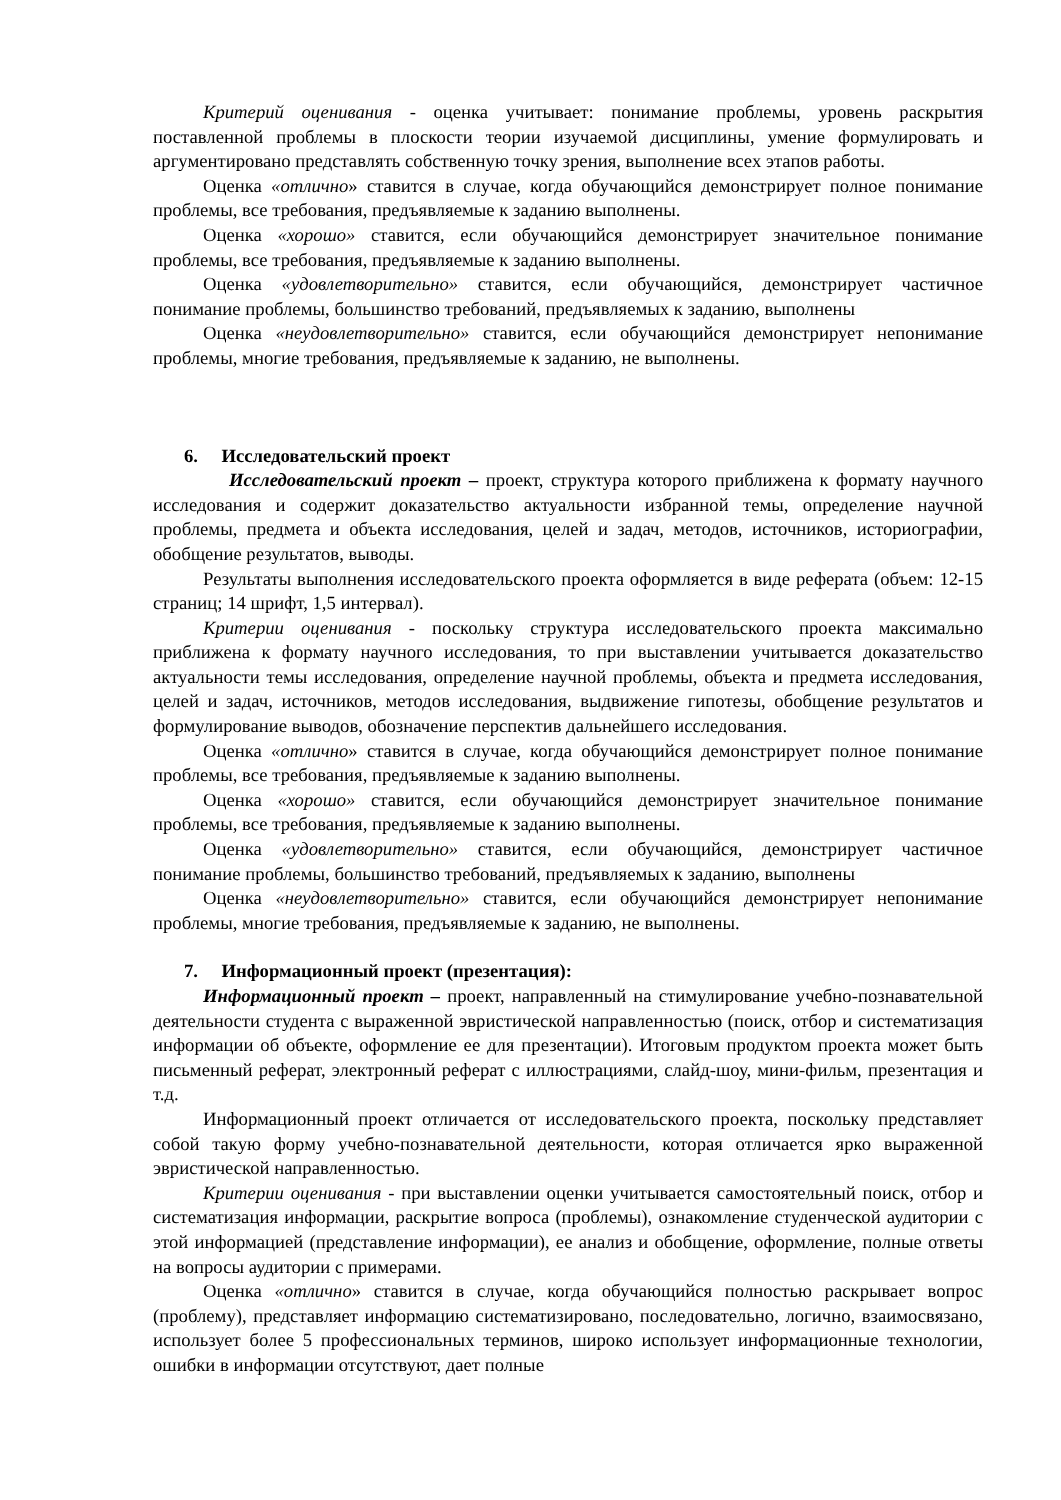Критерий оценивания - оценка учитывает: понимание проблемы, уровень раскрытия поставленной проблемы в плоскости теории изучаемой дисциплины, умение формулировать и аргументировано представлять собственную точку зрения, выполнение всех этапов работы.
Оценка «отлично» ставится в случае, когда обучающийся демонстрирует полное понимание проблемы, все требования, предъявляемые к заданию выполнены.
Оценка «хорошо» ставится, если обучающийся демонстрирует значительное понимание проблемы, все требования, предъявляемые к заданию выполнены.
Оценка «удовлетворительно» ставится, если обучающийся, демонстрирует частичное понимание проблемы, большинство требований, предъявляемых к заданию, выполнены
Оценка «неудовлетворительно» ставится, если обучающийся демонстрирует непонимание проблемы, многие требования, предъявляемые к заданию, не выполнены.
6. Исследовательский проект
Исследовательский проект – проект, структура которого приближена к формату научного исследования и содержит доказательство актуальности избранной темы, определение научной проблемы, предмета и объекта исследования, целей и задач, методов, источников, историографии, обобщение результатов, выводы.
Результаты выполнения исследовательского проекта оформляется в виде реферата (объем: 12-15 страниц; 14 шрифт, 1,5 интервал).
Критерии оценивания - поскольку структура исследовательского проекта максимально приближена к формату научного исследования, то при выставлении учитывается доказательство актуальности темы исследования, определение научной проблемы, объекта и предмета исследования, целей и задач, источников, методов исследования, выдвижение гипотезы, обобщение результатов и формулирование выводов, обозначение перспектив дальнейшего исследования.
Оценка «отлично» ставится в случае, когда обучающийся демонстрирует полное понимание проблемы, все требования, предъявляемые к заданию выполнены.
Оценка «хорошо» ставится, если обучающийся демонстрирует значительное понимание проблемы, все требования, предъявляемые к заданию выполнены.
Оценка «удовлетворительно» ставится, если обучающийся, демонстрирует частичное понимание проблемы, большинство требований, предъявляемых к заданию, выполнены
Оценка «неудовлетворительно» ставится, если обучающийся демонстрирует непонимание проблемы, многие требования, предъявляемые к заданию, не выполнены.
7. Информационный проект (презентация):
Информационный проект – проект, направленный на стимулирование учебно-познавательной деятельности студента с выраженной эвристической направленностью (поиск, отбор и систематизация информации об объекте, оформление ее для презентации). Итоговым продуктом проекта может быть письменный реферат, электронный реферат с иллюстрациями, слайд-шоу, мини-фильм, презентация и т.д.
Информационный проект отличается от исследовательского проекта, поскольку представляет собой такую форму учебно-познавательной деятельности, которая отличается ярко выраженной эвристической направленностью.
Критерии оценивания - при выставлении оценки учитывается самостоятельный поиск, отбор и систематизация информации, раскрытие вопроса (проблемы), ознакомление студенческой аудитории с этой информацией (представление информации), ее анализ и обобщение, оформление, полные ответы на вопросы аудитории с примерами.
Оценка «отлично» ставится в случае, когда обучающийся полностью раскрывает вопрос (проблему), представляет информацию систематизировано, последовательно, логично, взаимосвязано, использует более 5 профессиональных терминов, широко использует информационные технологии, ошибки в информации отсутствуют, дает полные